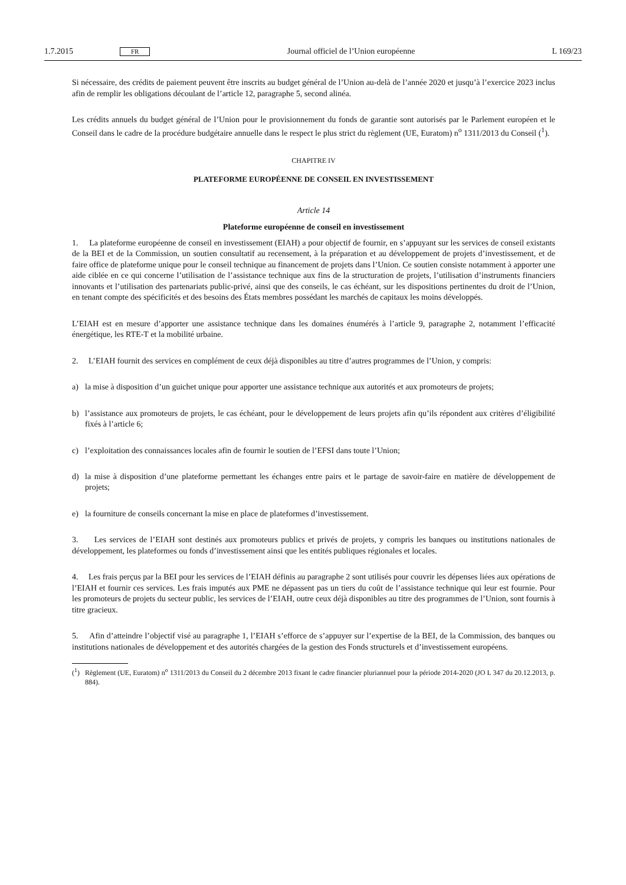1.7.2015 FR Journal officiel de l’Union européenne L 169/23
Si nécessaire, des crédits de paiement peuvent être inscrits au budget général de l’Union au-delà de l’année 2020 et jusqu’à l’exercice 2023 inclus afin de remplir les obligations découlant de l’article 12, paragraphe 5, second alinéa.
Les crédits annuels du budget général de l’Union pour le provisionnement du fonds de garantie sont autorisés par le Parlement européen et le Conseil dans le cadre de la procédure budgétaire annuelle dans le respect le plus strict du règlement (UE, Euratom) n<sup>o</sup> 1311/2013 du Conseil (<sup>1</sup>).
CHAPITRE IV
PLATEFORME EUROPÉENNE DE CONSEIL EN INVESTISSEMENT
Article 14
Plateforme européenne de conseil en investissement
1. La plateforme européenne de conseil en investissement (EIAH) a pour objectif de fournir, en s’appuyant sur les services de conseil existants de la BEI et de la Commission, un soutien consultatif au recensement, à la préparation et au développement de projets d’investissement, et de faire office de plateforme unique pour le conseil technique au financement de projets dans l’Union. Ce soutien consiste notamment à apporter une aide ciblée en ce qui concerne l’utilisation de l’assistance technique aux fins de la structuration de projets, l’utilisation d’instruments financiers innovants et l’utilisation des partenariats public-privé, ainsi que des conseils, le cas échéant, sur les dispositions pertinentes du droit de l’Union, en tenant compte des spécificités et des besoins des États membres possédant les marchés de capitaux les moins développés.
L’EIAH est en mesure d’apporter une assistance technique dans les domaines énumérés à l’article 9, paragraphe 2, notamment l’efficacité énergétique, les RTE-T et la mobilité urbaine.
2. L’EIAH fournit des services en complément de ceux déjà disponibles au titre d’autres programmes de l’Union, y compris:
a) la mise à disposition d’un guichet unique pour apporter une assistance technique aux autorités et aux promoteurs de projets;
b) l’assistance aux promoteurs de projets, le cas échéant, pour le développement de leurs projets afin qu’ils répondent aux critères d’éligibilité fixés à l’article 6;
c) l’exploitation des connaissances locales afin de fournir le soutien de l’EFSI dans toute l’Union;
d) la mise à disposition d’une plateforme permettant les échanges entre pairs et le partage de savoir-faire en matière de développement de projets;
e) la fourniture de conseils concernant la mise en place de plateformes d’investissement.
3. Les services de l’EIAH sont destinés aux promoteurs publics et privés de projets, y compris les banques ou institutions nationales de développement, les plateformes ou fonds d’investissement ainsi que les entités publiques régionales et locales.
4. Les frais perçus par la BEI pour les services de l’EIAH définis au paragraphe 2 sont utilisés pour couvrir les dépenses liées aux opérations de l’EIAH et fournir ces services. Les frais imputés aux PME ne dépassent pas un tiers du coût de l’assistance technique qui leur est fournie. Pour les promoteurs de projets du secteur public, les services de l’EIAH, outre ceux déjà disponibles au titre des programmes de l’Union, sont fournis à titre gracieux.
5. Afin d’atteindre l’objectif visé au paragraphe 1, l’EIAH s’efforce de s’appuyer sur l’expertise de la BEI, de la Commission, des banques ou institutions nationales de développement et des autorités chargées de la gestion des Fonds structurels et d’investissement européens.
(<sup>1</sup>) Règlement (UE, Euratom) n<sup>o</sup> 1311/2013 du Conseil du 2 décembre 2013 fixant le cadre financier pluriannuel pour la période 2014-2020 (JO L 347 du 20.12.2013, p. 884).